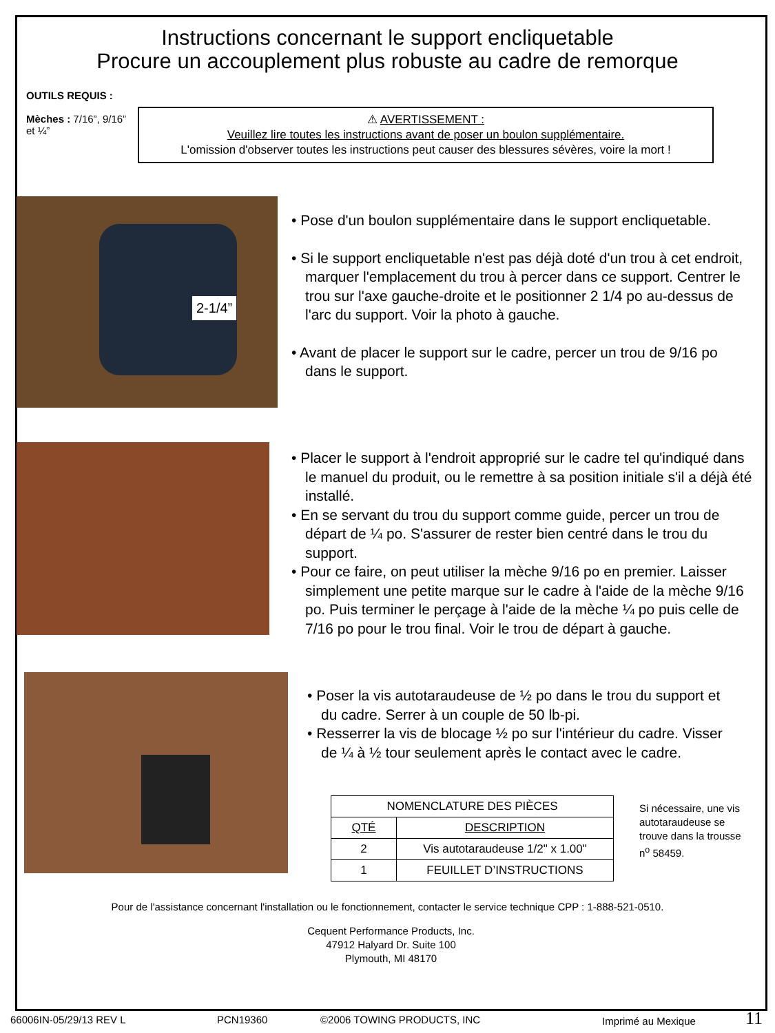Instructions concernant le support encliquetable
Procure un accouplement plus robuste au cadre de remorque
OUTILS REQUIS :
Mèches : 7/16”, 9/16” et ¼”
⚠ AVERTISSEMENT :
Veuillez lire toutes les instructions avant de poser un boulon supplémentaire.
L'omission d'observer toutes les instructions peut causer des blessures sévères, voire la mort !
2-1/4”
• Pose d'un boulon supplémentaire dans le support encliquetable.
• Si le support encliquetable n'est pas déjà doté d'un trou à cet endroit, marquer l'emplacement du trou à percer dans ce support. Centrer le trou sur l'axe gauche-droite et le positionner 2 1/4 po au-dessus de l'arc du support. Voir la photo à gauche.
• Avant de placer le support sur le cadre, percer un trou de 9/16 po dans le support.
• Placer le support à l'endroit approprié sur le cadre tel qu'indiqué dans le manuel du produit, ou le remettre à sa position initiale s'il a déjà été installé.
• En se servant du trou du support comme guide, percer un trou de départ de ¼ po. S'assurer de rester bien centré dans le trou du support.
• Pour ce faire, on peut utiliser la mèche 9/16 po en premier. Laisser simplement une petite marque sur le cadre à l'aide de la mèche 9/16 po. Puis terminer le perçage à l'aide de la mèche ¼ po puis celle de 7/16 po pour le trou final. Voir le trou de départ à gauche.
• Poser la vis autotaraudeuse de ½ po dans le trou du support et du cadre. Serrer à un couple de 50 lb-pi.
• Resserrer la vis de blocage ½ po sur l'intérieur du cadre. Visser de ¼ à ½ tour seulement après le contact avec le cadre.
| NOMENCLATURE DES PIÈCES | |
| --- | --- |
| QTÉ | DESCRIPTION |
| 2 | Vis autotaraudeuse 1/2" x 1.00" |
| 1 | FEUILLET D’INSTRUCTIONS |
Si nécessaire, une vis autotaraudeuse se trouve dans la trousse n<sup>o</sup> 58459.
Pour de l'assistance concernant l'installation ou le fonctionnement, contacter le service technique CPP : 1-888-521-0510.
Cequent Performance Products, Inc.
47912 Halyard Dr. Suite 100
Plymouth, MI 48170
66006IN-05/29/13 REV L PCN19360 ©2006 TOWING PRODUCTS, INC Imprimé au Mexique 11